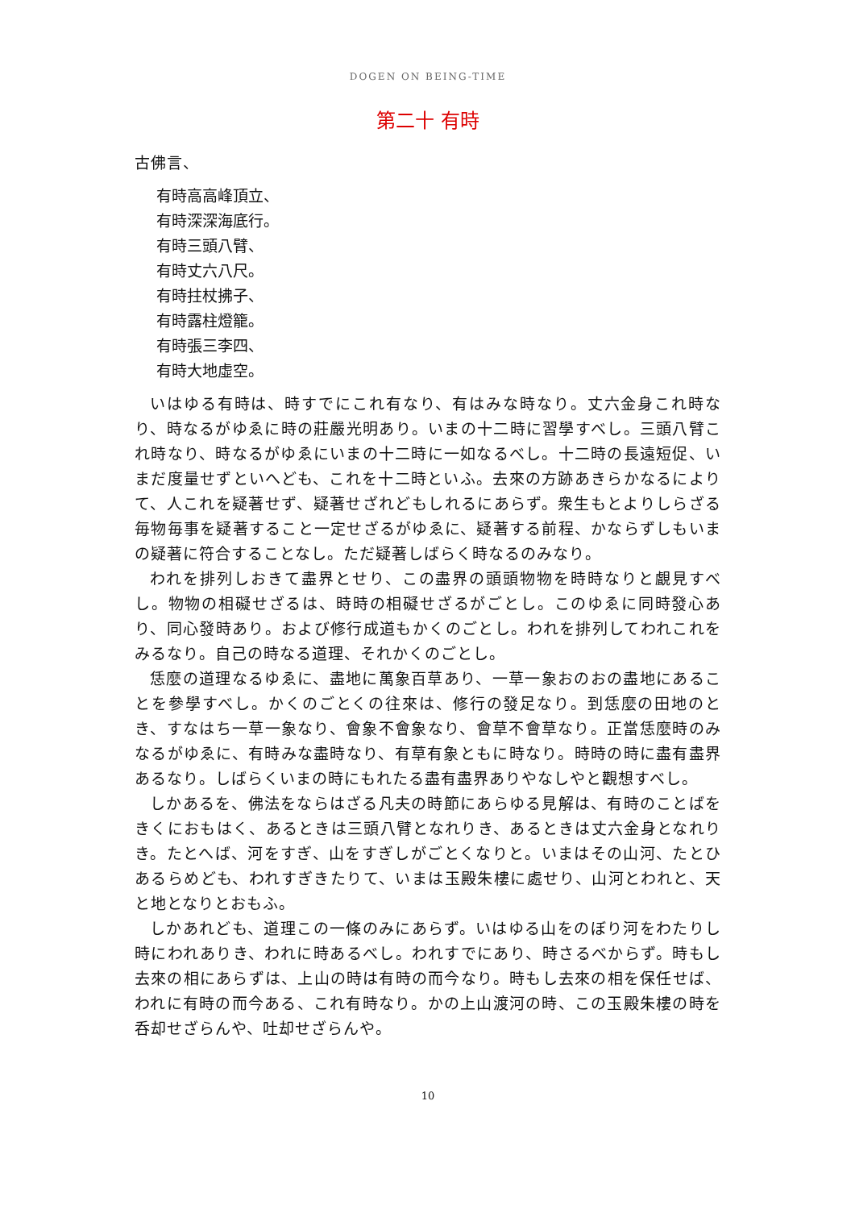DOGEN ON BEING-TIME
第二十 有時
古佛言、
有時高高峰頂立、
有時深深海底行。
有時三頭八臂、
有時丈六八尺。
有時拄杖拂子、
有時露柱燈籠。
有時張三李四、
有時大地虛空。
いはゆる有時は、時すでにこれ有なり、有はみな時なり。丈六金身これ時なり、時なるがゆゑに時の莊嚴光明あり。いまの十二時に習學すべし。三頭八臂これ時なり、時なるがゆゑにいまの十二時に一如なるべし。十二時の長遠短促、いまだ度量せずといへども、これを十二時といふ。去來の方跡あきらかなるによりて、人これを疑著せず、疑著せざれどもしれるにあらず。衆生もとよりしらざる毎物毎事を疑著すること一定せざるがゆゑに、疑著する前程、かならずしもいまの疑著に符合することなし。ただ疑著しばらく時なるのみなり。
われを排列しおきて盡界とせり、この盡界の頭頭物物を時時なりと覰見すべし。物物の相礙せざるは、時時の相礙せざるがごとし。このゆゑに同時發心あり、同心發時あり。および修行成道もかくのごとし。われを排列してわれこれをみるなり。自己の時なる道理、それかくのごとし。
恁麼の道理なるゆゑに、盡地に萬象百草あり、一草一象おのおの盡地にあることを參學すべし。かくのごとくの往來は、修行の發足なり。到恁麼の田地のとき、すなはち一草一象なり、會象不會象なり、會草不會草なり。正當恁麼時のみなるがゆゑに、有時みな盡時なり、有草有象ともに時なり。時時の時に盡有盡界あるなり。しばらくいまの時にもれたる盡有盡界ありやなしやと觀想すべし。
しかあるを、佛法をならはざる凡夫の時節にあらゆる見解は、有時のことばをきくにおもはく、あるときは三頭八臂となれりき、あるときは丈六金身となれりき。たとへば、河をすぎ、山をすぎしがごとくなりと。いまはその山河、たとひあるらめども、われすぎきたりて、いまは玉殿朱樓に處せり、山河とわれと、天と地となりとおもふ。
しかあれども、道理この一條のみにあらず。いはゆる山をのぼり河をわたりし時にわれありき、われに時あるべし。われすでにあり、時さるべからず。時もし去來の相にあらずは、上山の時は有時の而今なり。時もし去來の相を保任せば、われに有時の而今ある、これ有時なり。かの上山渡河の時、この玉殿朱樓の時を呑却せざらんや、吐却せざらんや。
10